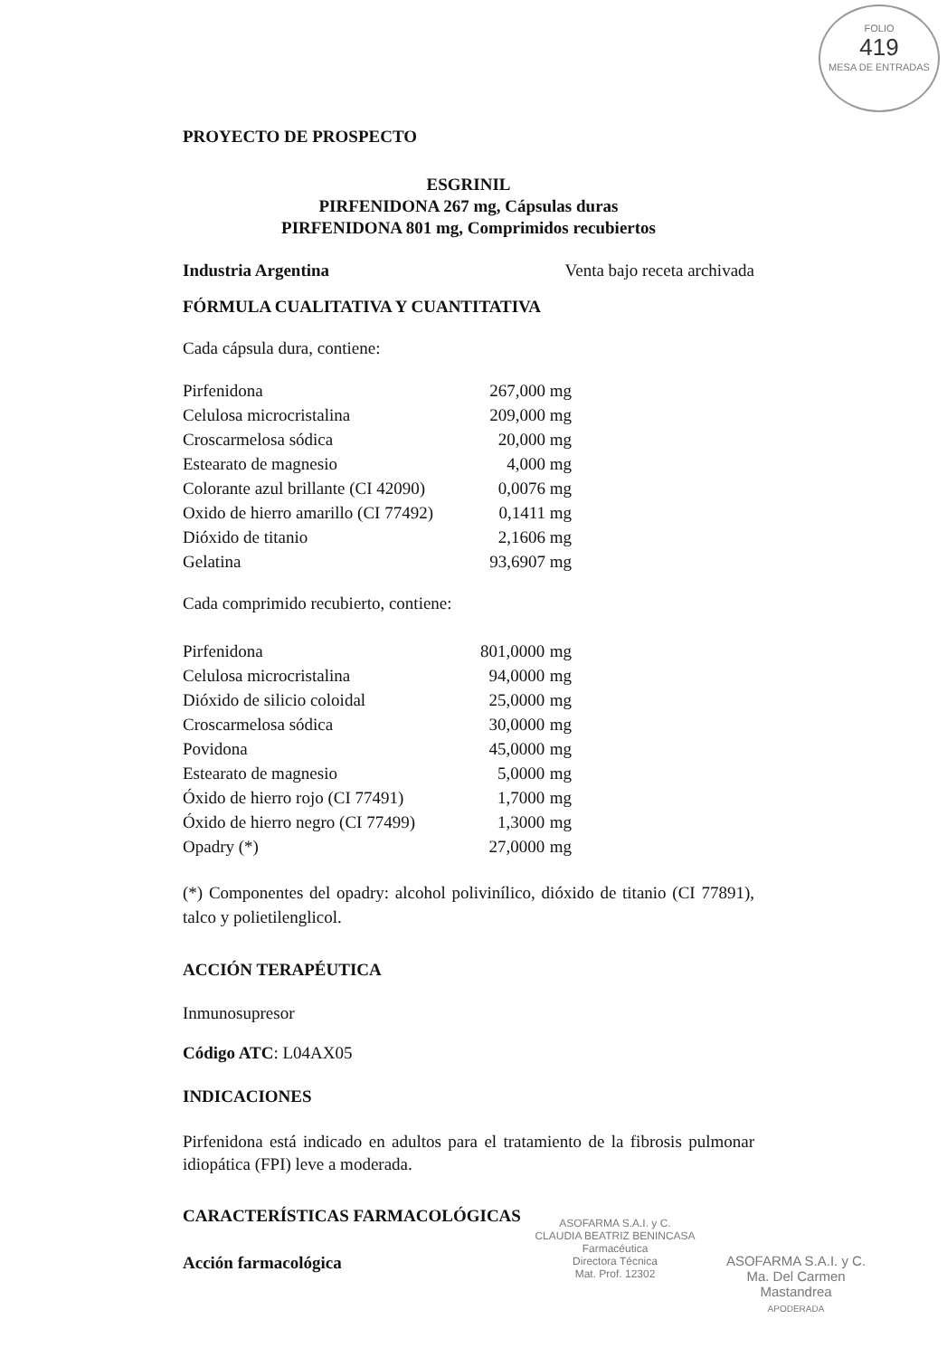FOLIO
419
MESA DE ENTRADAS
PROYECTO DE PROSPECTO
ESGRINIL
PIRFENIDONA 267 mg, Cápsulas duras
PIRFENIDONA 801 mg, Comprimidos recubiertos
Industria Argentina Venta bajo receta archivada
FÓRMULA CUALITATIVA Y CUANTITATIVA
Cada cápsula dura, contiene:
| Pirfenidona | 267,000 mg |
| Celulosa microcristalina | 209,000 mg |
| Croscarmelosa sódica | 20,000 mg |
| Estearato de magnesio | 4,000 mg |
| Colorante azul brillante (CI 42090) | 0,0076 mg |
| Oxido de hierro amarillo (CI 77492) | 0,1411 mg |
| Dióxido de titanio | 2,1606 mg |
| Gelatina | 93,6907 mg |
Cada comprimido recubierto, contiene:
| Pirfenidona | 801,0000 | mg |
| Celulosa microcristalina | 94,0000 | mg |
| Dióxido de silicio coloidal | 25,0000 | mg |
| Croscarmelosa sódica | 30,0000 | mg |
| Povidona | 45,0000 | mg |
| Estearato de magnesio | 5,0000 | mg |
| Óxido de hierro rojo (CI 77491) | 1,7000 | mg |
| Óxido de hierro negro (CI 77499) | 1,3000 | mg |
| Opadry (*) | 27,0000 | mg |
(*) Componentes del opadry: alcohol polivinílico, dióxido de titanio (CI 77891), talco y polietilenglicol.
ACCIÓN TERAPÉUTICA
Inmunosupresor
Código ATC: L04AX05
INDICACIONES
Pirfenidona está indicado en adultos para el tratamiento de la fibrosis pulmonar idiopática (FPI) leve a moderada.
CARACTERÍSTICAS FARMACOLÓGICAS
Acción farmacológica
ASOFARMA S.A.I. y C.
CLAUDIA BEATRIZ BENINCASA
Farmacéutica
Directora Técnica
Mat. Prof. 12302
ASOFARMA S.A.I. y C.
Ma. Del Carmen Mastandrea
APODERADA